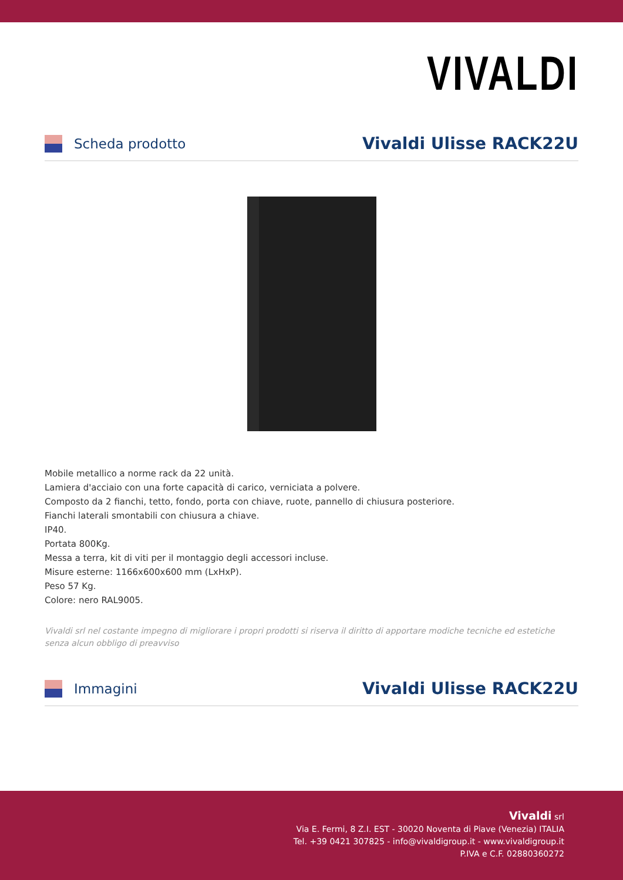VIVALDI
Scheda prodotto
Vivaldi Ulisse RACK22U
Mobile metallico a norme rack da 22 unità.
Lamiera d'acciaio con una forte capacità di carico, verniciata a polvere.
Composto da 2 fianchi, tetto, fondo, porta con chiave, ruote, pannello di chiusura posteriore.
Fianchi laterali smontabili con chiusura a chiave.
IP40.
Portata 800Kg.
Messa a terra, kit di viti per il montaggio degli accessori incluse.
Misure esterne: 1166x600x600 mm (LxHxP).
Peso 57 Kg.
Colore: nero RAL9005.
Vivaldi srl nel costante impegno di migliorare i propri prodotti si riserva il diritto di apportare modiche tecniche ed estetiche senza alcun obbligo di preavviso
Immagini
Vivaldi Ulisse RACK22U
Vivaldi srl
Via E. Fermi, 8 Z.I. EST - 30020 Noventa di Piave (Venezia) ITALIA
Tel. +39 0421 307825 - info@vivaldigroup.it - www.vivaldigroup.it
P.IVA e C.F. 02880360272